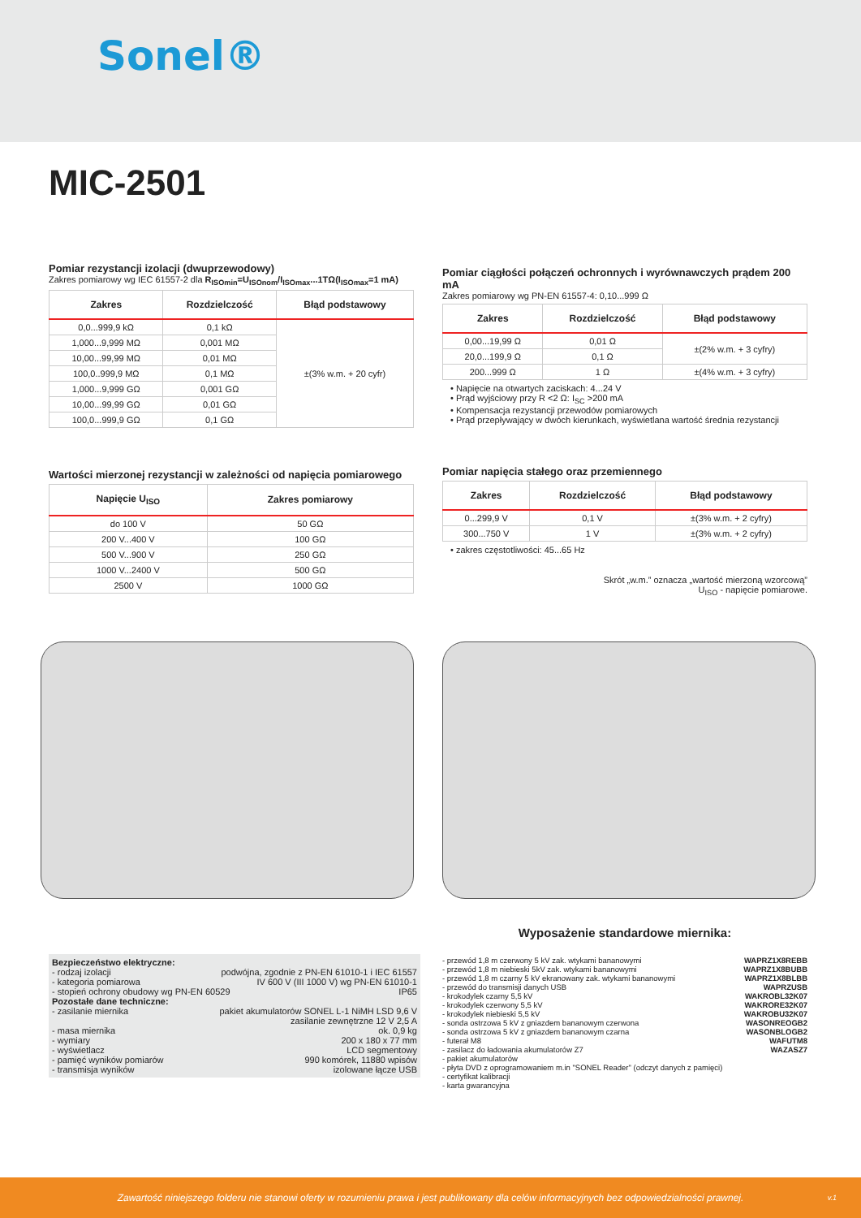Sonel®
MIC-2501
Pomiar rezystancji izolacji (dwuprzewodowy)
Zakres pomiarowy wg IEC 61557-2 dla R<sub>ISOmin</sub>=U<sub>ISOnom</sub>/I<sub>ISOmax</sub>...1TΩ(I<sub>ISOmax</sub>=1 mA)
| Zakres | Rozdzielczość | Błąd podstawowy |
| --- | --- | --- |
| 0,0...999,9 kΩ | 0,1 kΩ | ±(3% w.m. + 20 cyfr) |
| 1,000...9,999 MΩ | 0,001 MΩ | |
| 10,00...99,99 MΩ | 0,01 MΩ | |
| 100,0..999,9 MΩ | 0,1 MΩ | |
| 1,000...9,999 GΩ | 0,001 GΩ | |
| 10,00...99,99 GΩ | 0,01 GΩ | |
| 100,0...999,9 GΩ | 0,1 GΩ | |
Wartości mierzonej rezystancji w zależności od napięcia pomiarowego
| Napięcie U<sub>ISO</sub> | Zakres pomiarowy |
| --- | --- |
| do 100 V | 50 GΩ |
| 200 V...400 V | 100 GΩ |
| 500 V...900 V | 250 GΩ |
| 1000 V...2400 V | 500 GΩ |
| 2500 V | 1000 GΩ |
Pomiar ciągłości połączeń ochronnych i wyrównawczych prądem 200 mA
Zakres pomiarowy wg PN-EN 61557-4: 0,10...999 Ω
| Zakres | Rozdzielczość | Błąd podstawowy |
| --- | --- | --- |
| 0,00...19,99 Ω | 0,01 Ω | ±(2% w.m. + 3 cyfry) |
| 20,0...199,9 Ω | 0,1 Ω | |
| 200...999 Ω | 1 Ω | ±(4% w.m. + 3 cyfry) |
• Napięcie na otwartych zaciskach: 4...24 V
• Prąd wyjściowy przy R <2 Ω: I<sub>SC</sub> >200 mA
• Kompensacja rezystancji przewodów pomiarowych
• Prąd przepływający w dwóch kierunkach, wyświetlana wartość średnia rezystancji
Pomiar napięcia stałego oraz przemiennego
| Zakres | Rozdzielczość | Błąd podstawowy |
| --- | --- | --- |
| 0...299,9 V | 0,1 V | ±(3% w.m. + 2 cyfry) |
| 300...750 V | 1 V | ±(3% w.m. + 2 cyfry) |
• zakres częstotliwości: 45...65 Hz
Skrót „w.m.” oznacza „wartość mierzoną wzorcową”
U<sub>ISO</sub> - napięcie pomiarowe.
Bezpieczeństwo elektryczne:
- rodzaj izolacji podwójna, zgodnie z PN-EN 61010-1 i IEC 61557
- kategoria pomiarowa IV 600 V (III 1000 V) wg PN-EN 61010-1
- stopień ochrony obudowy wg PN-EN 60529 IP65
Pozostałe dane techniczne:
- zasilanie miernika pakiet akumulatorów SONEL L-1 NiMH LSD 9,6 V
zasilanie zewnętrzne 12 V 2,5 A
- masa miernika ok. 0,9 kg
- wymiary 200 x 180 x 77 mm
- wyświetlacz LCD segmentowy
- pamięć wyników pomiarów 990 komórek, 11880 wpisów
- transmisja wyników izolowane łącze USB
Wyposażenie standardowe miernika:
- przewód 1,8 m czerwony 5 kV zak. wtykami bananowymi WAPRZ1X8REBB
- przewód 1,8 m niebieski 5kV zak. wtykami bananowymi WAPRZ1X8BUBB
- przewód 1,8 m czarny 5 kV ekranowany zak. wtykami bananowymi WAPRZ1X8BLBB
- przewód do transmisji danych USB WAPRZUSB
- krokodylek czarny 5,5 kV WAKROBL32K07
- krokodylek czerwony 5,5 kV WAKRORE32K07
- krokodylek niebieski 5,5 kV WAKROBU32K07
- sonda ostrzowa 5 kV z gniazdem bananowym czerwona WASONREOGB2
- sonda ostrzowa 5 kV z gniazdem bananowym czarna WASONBLOGB2
- futerał M8 WAFUTM8
- zasilacz do ładowania akumulatorów Z7 WAZASZ7
- pakiet akumulatorów
- płyta DVD z oprogramowaniem m.in "SONEL Reader" (odczyt danych z pamięci)
- certyfikat kalibracji
- karta gwarancyjna
Zawartość niniejszego folderu nie stanowi oferty w rozumieniu prawa i jest publikowany dla celów informacyjnych bez odpowiedzialności prawnej. v.1